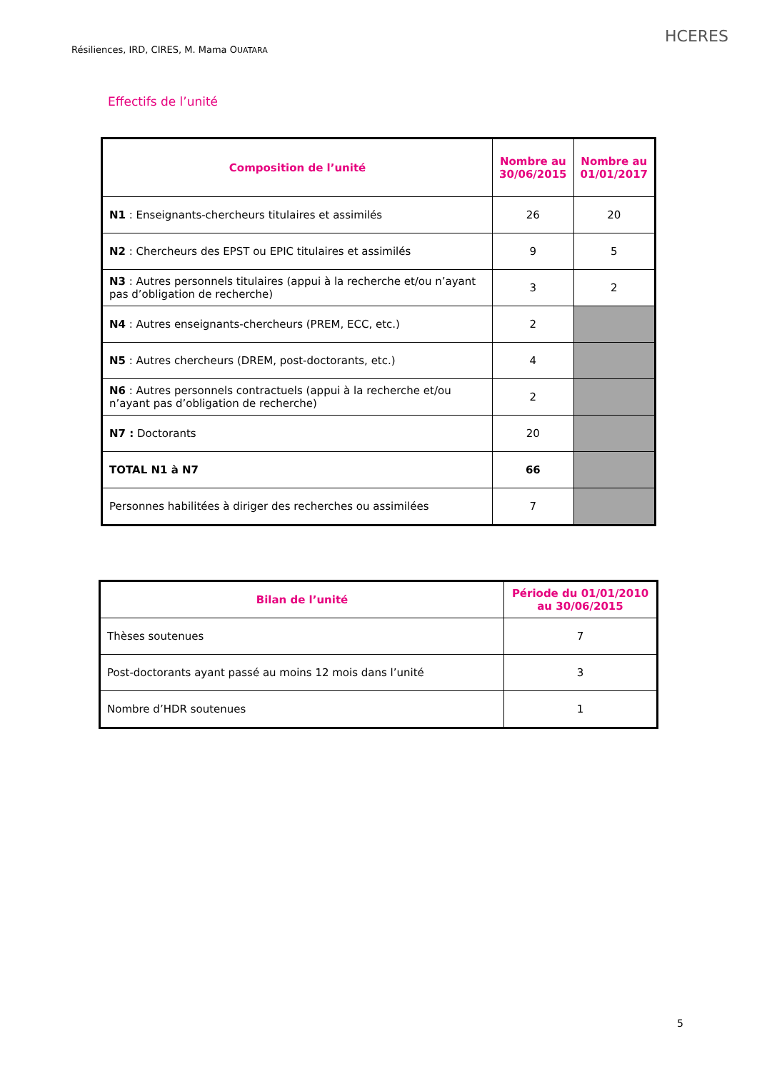Résiliences, IRD, CIRES, M. Mama OUATARA
HCERES
Effectifs de l’unité
| Composition de l’unité | Nombre au 30/06/2015 | Nombre au 01/01/2017 |
| --- | --- | --- |
| N1 : Enseignants-chercheurs titulaires et assimilés | 26 | 20 |
| N2 : Chercheurs des EPST ou EPIC titulaires et assimilés | 9 | 5 |
| N3 : Autres personnels titulaires (appui à la recherche et/ou n’ayant pas d’obligation de recherche) | 3 | 2 |
| N4 : Autres enseignants-chercheurs (PREM, ECC, etc.) | 2 | |
| N5 : Autres chercheurs (DREM, post-doctorants, etc.) | 4 | |
| N6 : Autres personnels contractuels (appui à la recherche et/ou n’ayant pas d’obligation de recherche) | 2 | |
| N7 : Doctorants | 20 | |
| TOTAL N1 à N7 | 66 | |
| Personnes habilitées à diriger des recherches ou assimilées | 7 | |
| Bilan de l’unité | Période du 01/01/2010 au 30/06/2015 |
| --- | --- |
| Thèses soutenues | 7 |
| Post-doctorants ayant passé au moins 12 mois dans l’unité | 3 |
| Nombre d’HDR soutenues | 1 |
5